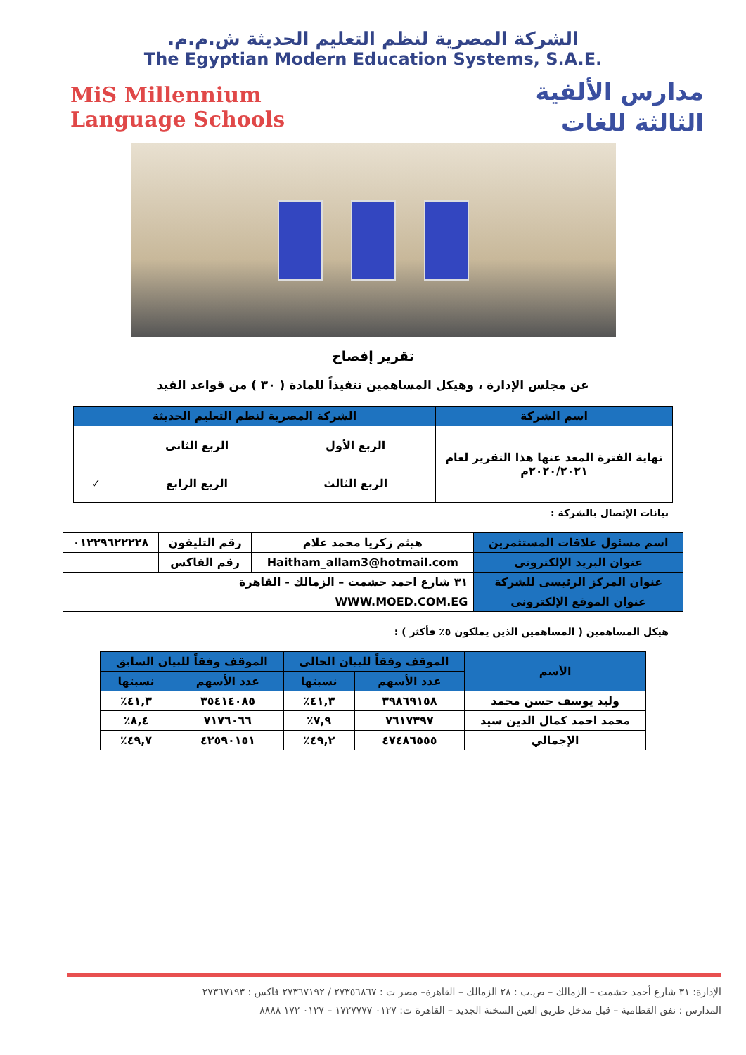الشركة المصرية لنظم التعليم الحديثة ش.م.م.
The Egyptian Modern Education Systems, S.A.E.
مدارس الألفية
الثالثة للغات
MiS Millennium
Language Schools
تقرير إفصاح
عن مجلس الإدارة ، وهيكل المساهمين تنفيذاً للمادة ( ٣٠ ) من قواعد القيد
| اسم الشركة | الشركة المصرية لنظم التعليم الحديثة | | |
| نهاية الفترة المعد عنها هذا التقرير لعام ٢٠٢٠/٢٠٢١م | الربع الأول | الربع الثانى | |
| | الربع الثالث | الربع الرابع | ✓ |
بيانات الإتصال بالشركة :
| اسم مسئول علاقات المستثمرين | هيثم زكريا محمد علام | رقم التليفون | ٠١٢٢٩٦٢٢٢٢٨ |
| عنوان البريد الإلكترونى | Haitham_allam3@hotmail.com | رقم الفاكس | |
| عنوان المركز الرئيسى للشركة | ٣١ شارع احمد حشمت – الزمالك - القاهرة | | |
| عنوان الموقع الإلكترونى | WWW.MOED.COM.EG | | |
هيكل المساهمين ( المساهمين الذين يملكون ٥٪ فأكثر ) :
| الأسم | الموقف وفقاً للبيان الحالى | | الموقف وفقاً للبيان السابق | |
| --- | --- | --- | --- | --- |
| | عدد الأسهم | نسبتها | عدد الأسهم | نسبتها |
| وليد يوسف حسن محمد | ٣٩٨٦٩١٥٨ | ٤١,٣٪ | ٣٥٤١٤٠٨٥ | ٤١,٣٪ |
| محمد احمد كمال الدين سيد | ٧٦١٧٣٩٧ | ٧,٩٪ | ٧١٧٦٠٦٦ | ٨,٤٪ |
| الإجمالي | ٤٧٤٨٦٥٥٥ | ٤٩,٢٪ | ٤٢٥٩٠١٥١ | ٤٩,٧٪ |
الإدارة: ٣١ شارع أحمد حشمت – الزمالك – ص.ب : ٢٨ الزمالك – القاهرة– مصر ت : ٢٧٣٥٦٨٦٧ / ٢٧٣٦٧١٩٢ فاكس : ٢٧٣٦٧١٩٣
المدارس : نفق القطامية – قبل مدخل طريق العين السخنة الجديد – القاهرة ت: ٠١٢٧ ١٧٢٧٧٧٧ – ٠١٢٧ ١٧٢ ٨٨٨٨